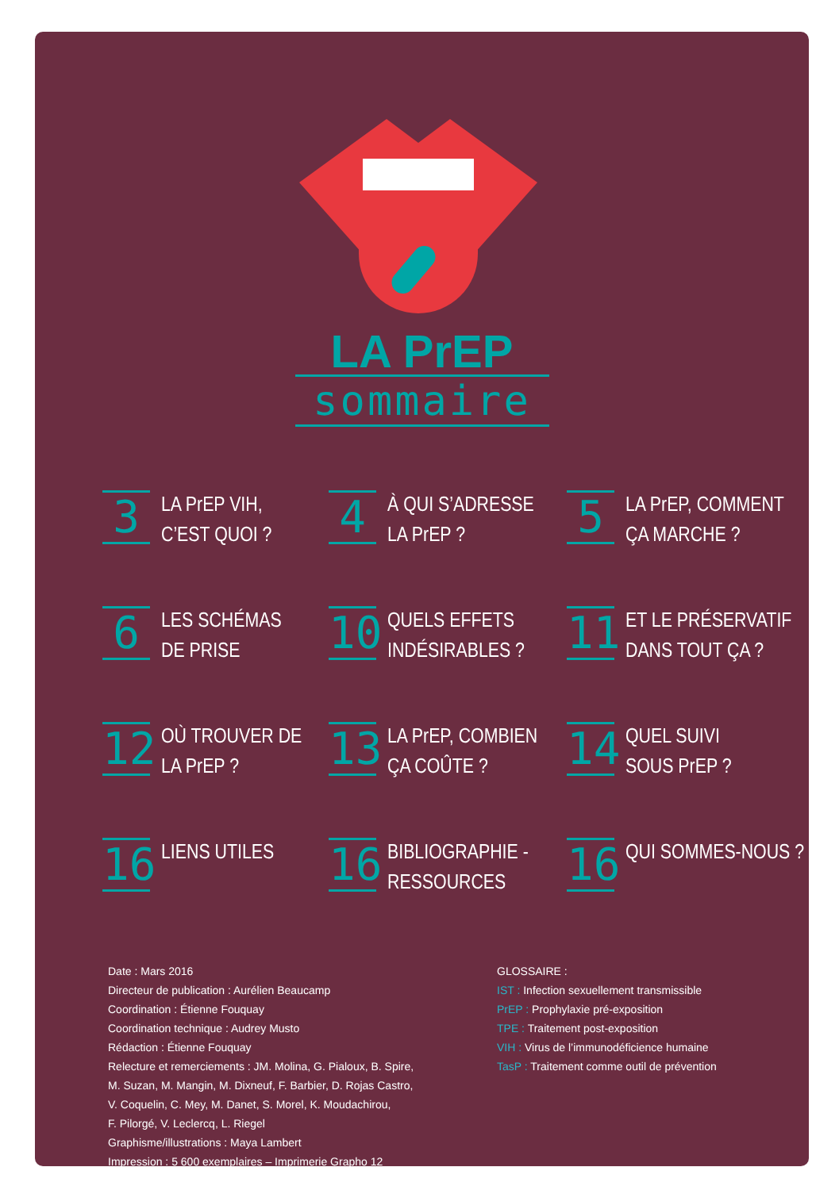LA PrEP
sommaire
3
LA PrEP VIH,
C’EST QUOI ?
4
À QUI S’ADRESSE
LA PrEP ?
5
LA PrEP, COMMENT
ÇA MARCHE ?
6
LES SCHÉMAS
DE PRISE
10
QUELS EFFETS
INDÉSIRABLES ?
11
ET LE PRÉSERVATIF
DANS TOUT ÇA ?
12
OÙ TROUVER DE
LA PrEP ?
13
LA PrEP, COMBIEN
ÇA COÛTE ?
14
QUEL SUIVI
SOUS PrEP ?
16
LIENS UTILES
16
BIBLIOGRAPHIE -
RESSOURCES
16
QUI SOMMES-NOUS ?
Date : Mars 2016
Directeur de publication : Aurélien Beaucamp
Coordination : Étienne Fouquay
Coordination technique : Audrey Musto
Rédaction : Étienne Fouquay
Relecture et remerciements : JM. Molina, G. Pialoux, B. Spire,
M. Suzan, M. Mangin, M. Dixneuf, F. Barbier, D. Rojas Castro,
V. Coquelin, C. Mey, M. Danet, S. Morel, K. Moudachirou,
F. Pilorgé, V. Leclercq, L. Riegel
Graphisme/illustrations : Maya Lambert
Impression : 5 600 exemplaires – Imprimerie Grapho 12
GLOSSAIRE :
IST : Infection sexuellement transmissible
PrEP : Prophylaxie pré-exposition
TPE : Traitement post-exposition
VIH : Virus de l’immunodéficience humaine
TasP : Traitement comme outil de prévention